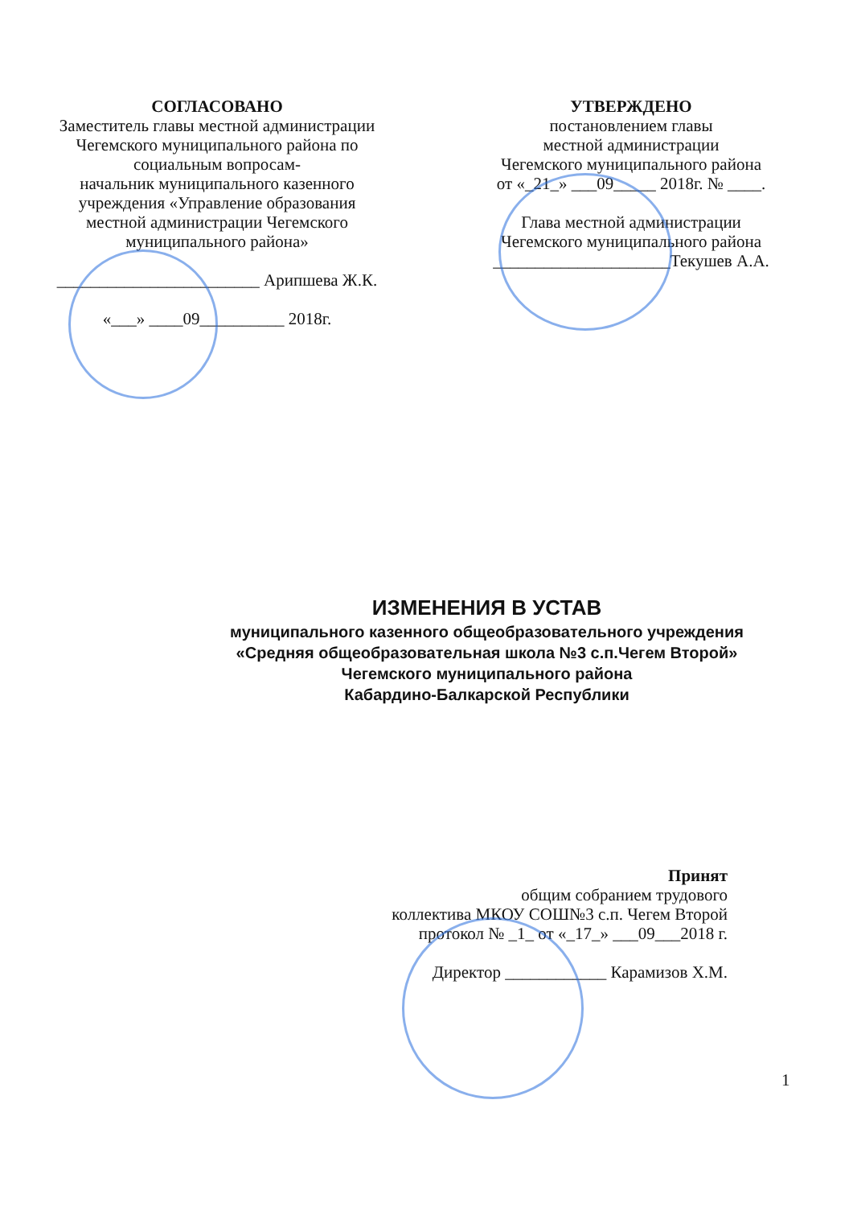СОГЛАСОВАНО
Заместитель главы местной администрации Чегемского муниципального района по социальным вопросам-
начальник муниципального казенного учреждения «Управление образования местной администрации Чегемского муниципального района»
________________________ Арипшева Ж.К.
«___» ____09__________ 2018г.
УТВЕРЖДЕНО
постановлением главы
местной администрации
Чегемского муниципального района
от «_21_» ___09_____ 2018г. № ____.
Глава местной администрации
Чегемского муниципального района
_____________________Текушев А.А.
ИЗМЕНЕНИЯ В УСТАВ
муниципального казенного общеобразовательного учреждения
«Средняя общеобразовательная школа №3 с.п.Чегем Второй»
Чегемского муниципального района
Кабардино-Балкарской Республики
Принят
общим собранием трудового
коллектива МКОУ СОШ№3 с.п. Чегем Второй
протокол № _1_ от «_17_» ___09___2018 г.
Директор ____________ Карамизов Х.М.
1